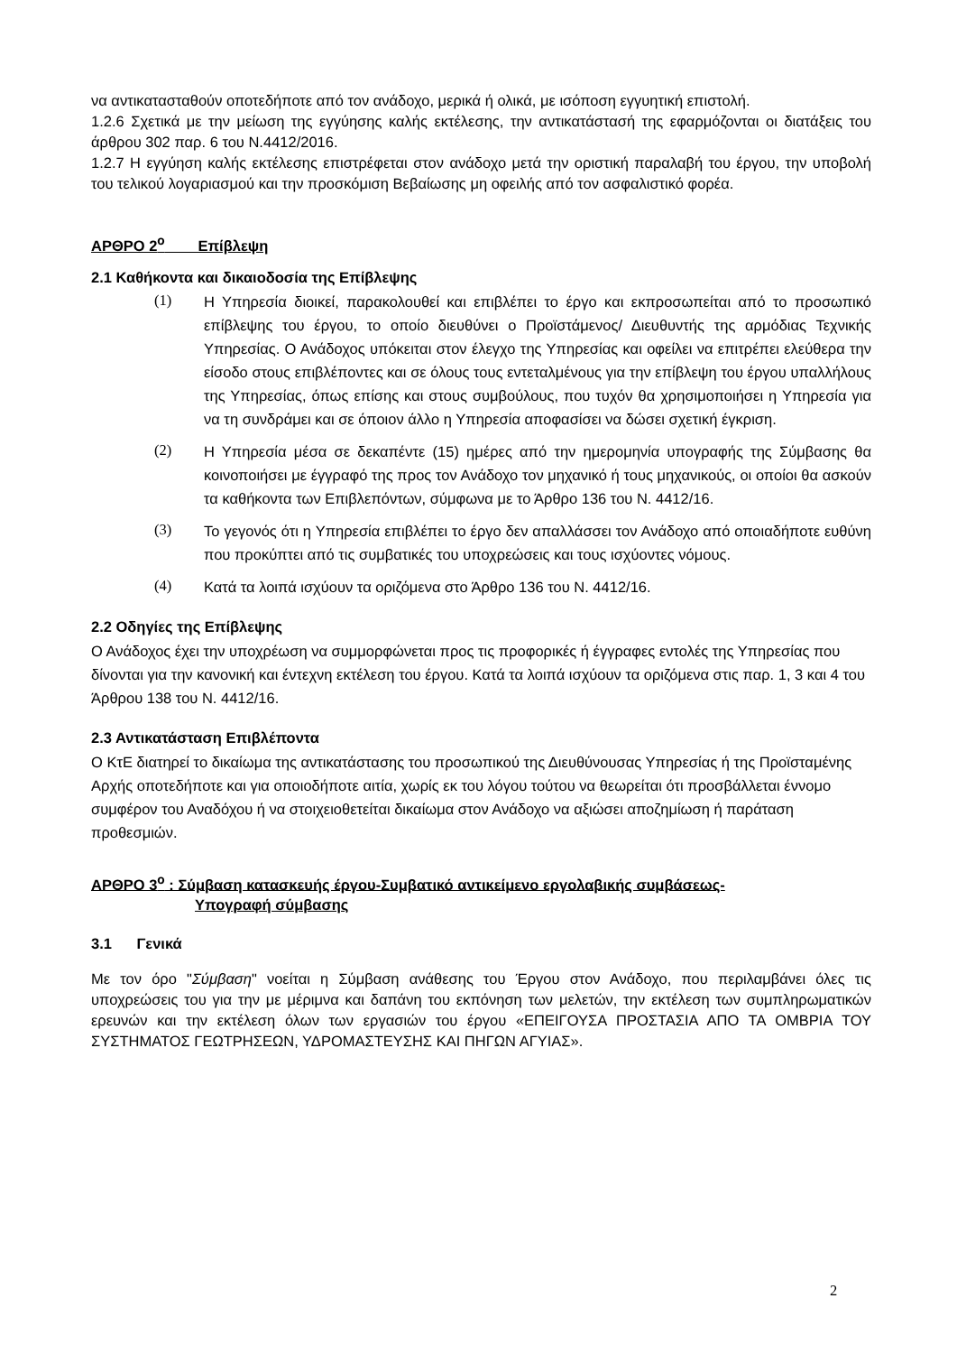να αντικατασταθούν οποτεδήποτε από τον ανάδοχο, μερικά ή ολικά, με ισόποση εγγυητική επιστολή.
1.2.6 Σχετικά με την μείωση της εγγύησης καλής εκτέλεσης, την αντικατάστασή της εφαρμόζονται οι διατάξεις του άρθρου 302 παρ. 6 του Ν.4412/2016.
1.2.7 Η εγγύηση καλής εκτέλεσης επιστρέφεται στον ανάδοχο μετά την οριστική παραλαβή του έργου, την υποβολή του τελικού λογαριασμού και την προσκόμιση Βεβαίωσης μη οφειλής από τον ασφαλιστικό φορέα.
ΑΡΘΡΟ 2<sup>ο</sup> Επίβλεψη
2.1 Καθήκοντα και δικαιοδοσία της Επίβλεψης
(1)
Η Υπηρεσία διοικεί, παρακολουθεί και επιβλέπει το έργο και εκπροσωπείται από το προσωπικό επίβλεψης του έργου, το οποίο διευθύνει ο Προϊστάμενος/ Διευθυντής της αρμόδιας Τεχνικής Υπηρεσίας. Ο Ανάδοχος υπόκειται στον έλεγχο της Υπηρεσίας και οφείλει να επιτρέπει ελεύθερα την είσοδο στους επιβλέποντες και σε όλους τους εντεταλμένους για την επίβλεψη του έργου υπαλλήλους της Υπηρεσίας, όπως επίσης και στους συμβούλους, που τυχόν θα χρησιμοποιήσει η Υπηρεσία για να τη συνδράμει και σε όποιον άλλο η Υπηρεσία αποφασίσει να δώσει σχετική έγκριση.
(2)
Η Υπηρεσία μέσα σε δεκαπέντε (15) ημέρες από την ημερομηνία υπογραφής της Σύμβασης θα κοινοποιήσει με έγγραφό της προς τον Ανάδοχο τον μηχανικό ή τους μηχανικούς, οι οποίοι θα ασκούν τα καθήκοντα των Επιβλεπόντων, σύμφωνα με το Άρθρο 136 του Ν. 4412/16.
(3)
Το γεγονός ότι η Υπηρεσία επιβλέπει το έργο δεν απαλλάσσει τον Ανάδοχο από οποιαδήποτε ευθύνη που προκύπτει από τις συμβατικές του υποχρεώσεις και τους ισχύοντες νόμους.
(4)
Κατά τα λοιπά ισχύουν τα οριζόμενα στο Άρθρο 136 του Ν. 4412/16.
2.2 Οδηγίες της Επίβλεψης
Ο Ανάδοχος έχει την υποχρέωση να συμμορφώνεται προς τις προφορικές ή έγγραφες εντολές της Υπηρεσίας που δίνονται για την κανονική και έντεχνη εκτέλεση του έργου. Κατά τα λοιπά ισχύουν τα οριζόμενα στις παρ. 1, 3 και 4 του Άρθρου 138 του Ν. 4412/16.
2.3 Αντικατάσταση Επιβλέποντα
Ο ΚτΕ διατηρεί το δικαίωμα της αντικατάστασης του προσωπικού της Διευθύνουσας Υπηρεσίας ή της Προϊσταμένης Αρχής οποτεδήποτε και για οποιοδήποτε αιτία, χωρίς εκ του λόγου τούτου να θεωρείται ότι προσβάλλεται έννομο συμφέρον του Αναδόχου ή να στοιχειοθετείται δικαίωμα στον Ανάδοχο να αξιώσει αποζημίωση ή παράταση προθεσμιών.
ΑΡΘΡΟ 3<sup>ο</sup> : Σύμβαση κατασκευής έργου-Συμβατικό αντικείμενο εργολαβικής συμβάσεως-
Υπογραφή σύμβασης
3.1 Γενικά
Με τον όρο "Σύμβαση" νοείται η Σύμβαση ανάθεσης του Έργου στον Ανάδοχο, που περιλαμβάνει όλες τις υποχρεώσεις του για την με μέριμνα και δαπάνη του εκπόνηση των μελετών, την εκτέλεση των συμπληρωματικών ερευνών και την εκτέλεση όλων των εργασιών του έργου «ΕΠΕΙΓΟΥΣΑ ΠΡΟΣΤΑΣΙΑ ΑΠΟ ΤΑ ΟΜΒΡΙΑ ΤΟΥ ΣΥΣΤΗΜΑΤΟΣ ΓΕΩΤΡΗΣΕΩΝ, ΥΔΡΟΜΑΣΤΕΥΣΗΣ ΚΑΙ ΠΗΓΩΝ ΑΓΥΙΑΣ».
2